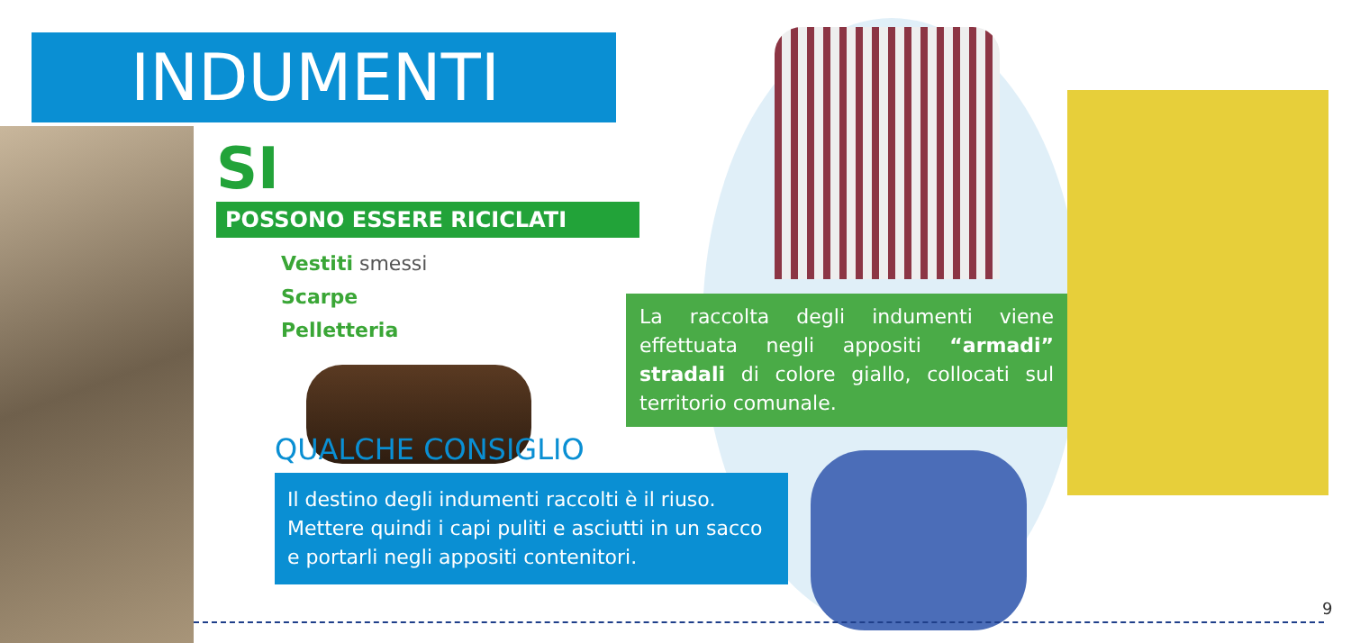INDUMENTI
SI POSSONO ESSERE RICICLATI
Vestiti smessi
Scarpe
Pelletteria
La raccolta degli indumenti viene effettuata negli appositi “armadi” stradali di colore giallo, collocati sul territorio comunale.
QUALCHE CONSIGLIO
Il destino degli indumenti raccolti è il riuso. Mettere quindi i capi puliti e asciutti in un sacco e portarli negli appositi contenitori.
9